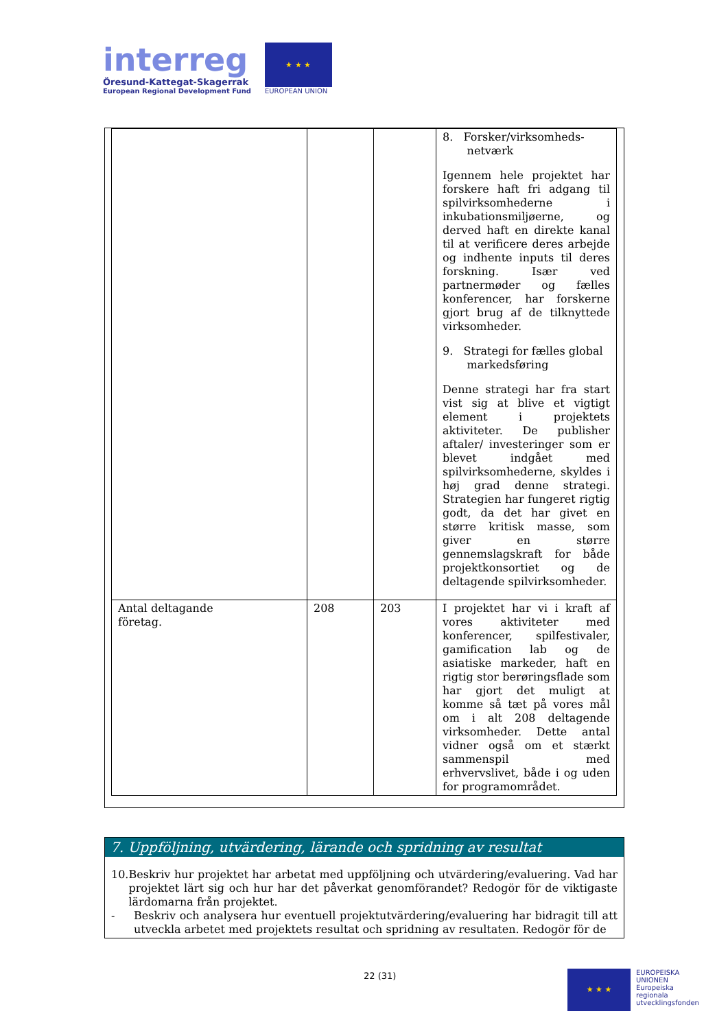interreg
Öresund-Kattegat-Skagerrak
European Regional Development Fund
★ ★ ★
EUROPEAN UNION
| | | | 8. Forsker/virksomheds- netværk Igennem hele projektet har forskere haft fri adgang til spilvirksomhederne i inkubationsmiljøerne, og derved haft en direkte kanal til at verificere deres arbejde og indhente inputs til deres forskning. Især ved partnermøder og fælles konferencer, har forskerne gjort brug af de tilknyttede virksomheder. 9. Strategi for fælles global markedsføring Denne strategi har fra start vist sig at blive et vigtigt element i projektets aktiviteter. De publisher aftaler/ investeringer som er blevet indgået med spilvirksomhederne, skyldes i høj grad denne strategi. Strategien har fungeret rigtig godt, da det har givet en større kritisk masse, som giver en større gennemslagskraft for både projektkonsortiet og de deltagende spilvirksomheder. |
| Antal deltagande företag. | 208 | 203 | I projektet har vi i kraft af vores aktiviteter med konferencer, spilfestivaler, gamification lab og de asiatiske markeder, haft en rigtig stor berøringsflade som har gjort det muligt at komme så tæt på vores mål om i alt 208 deltagende virksomheder. Dette antal vidner også om et stærkt sammenspil med erhvervslivet, både i og uden for programområdet. |
7. Uppföljning, utvärdering, lärande och spridning av resultat
10. Beskriv hur projektet har arbetat med uppföljning och utvärdering/evaluering. Vad har projektet lärt sig och hur har det påverkat genomförandet? Redogör för de viktigaste lärdomarna från projektet.
- Beskriv och analysera hur eventuell projektutvärdering/evaluering har bidragit till att utveckla arbetet med projektets resultat och spridning av resultaten. Redogör för de
22 (31)
★ ★ ★
EUROPEISKA
UNIONEN
Europeiska
regionala
utvecklingsfonden